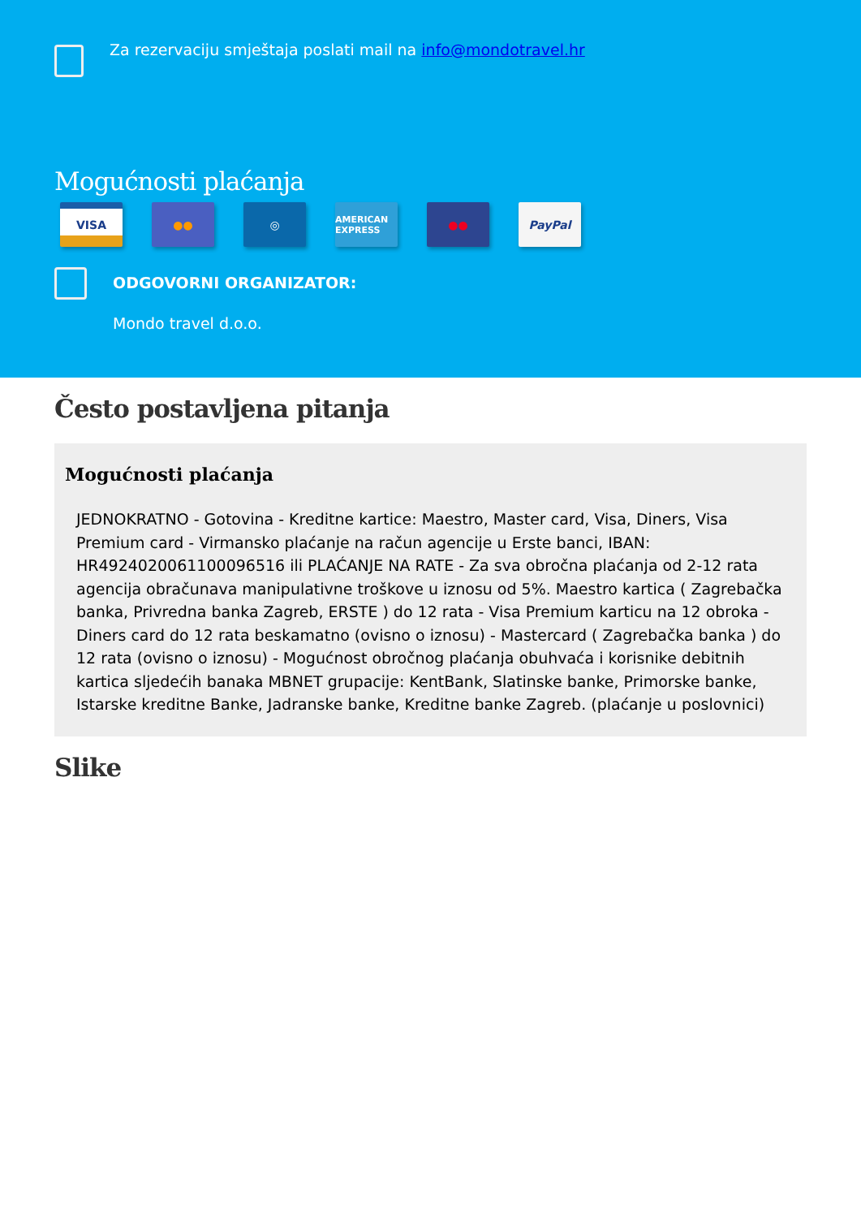Za rezervaciju smještaja poslati mail na info@mondotravel.hr
Mogućnosti plaćanja
VISA ●● ◎
AMERICAN EXPRESS
●● PayPal
ODGOVORNI ORGANIZATOR:
Mondo travel d.o.o.
Često postavljena pitanja
Mogućnosti plaćanja
JEDNOKRATNO - Gotovina - Kreditne kartice: Maestro, Master card, Visa, Diners, Visa Premium card - Virmansko plaćanje na račun agencije u Erste banci, IBAN: HR4924020061100096516 ili PLAĆANJE NA RATE - Za sva obročna plaćanja od 2-12 rata agencija obračunava manipulativne troškove u iznosu od 5%. Maestro kartica ( Zagrebačka banka, Privredna banka Zagreb, ERSTE ) do 12 rata - Visa Premium karticu na 12 obroka - Diners card do 12 rata beskamatno (ovisno o iznosu) - Mastercard ( Zagrebačka banka ) do 12 rata (ovisno o iznosu) - Mogućnost obročnog plaćanja obuhvaća i korisnike debitnih kartica sljedećih banaka MBNET grupacije: KentBank, Slatinske banke, Primorske banke, Istarske kreditne Banke, Jadranske banke, Kreditne banke Zagreb. (plaćanje u poslovnici)
Slike